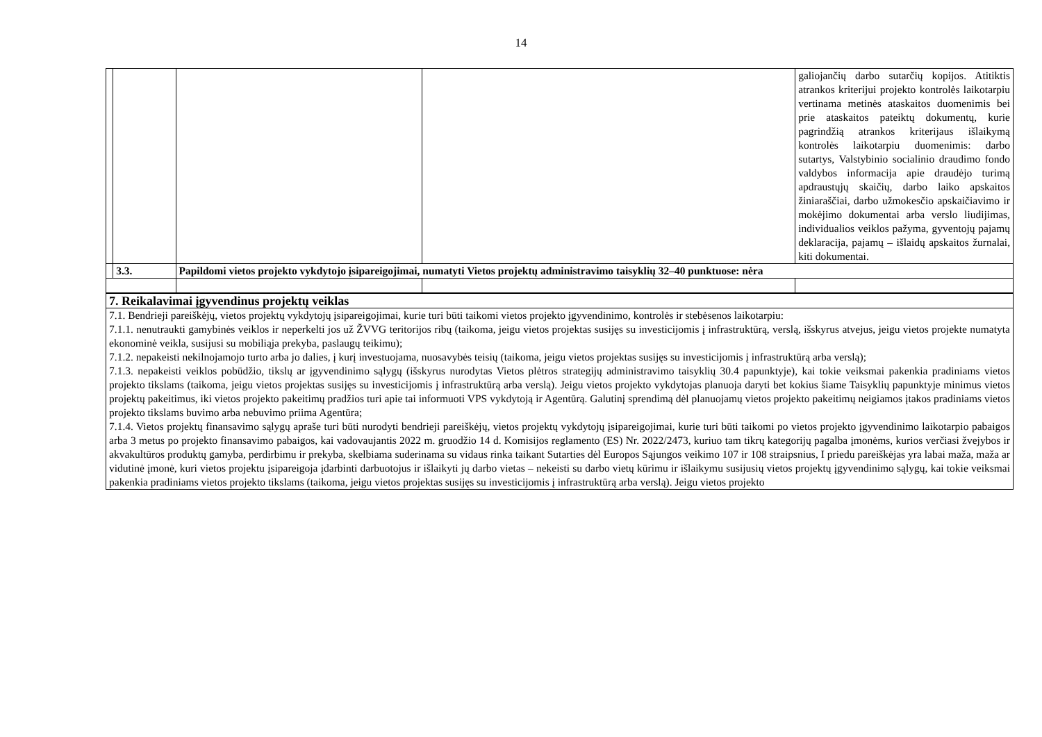14
| | | | | galiojančių darbo sutarčių kopijos. Atitiktis atrankos kriterijui projekto kontrolės laikotarpiu vertinama metinės ataskaitos duomenimis bei prie ataskaitos pateiktų dokumentų, kurie pagrindžią atrankos kriterijaus išlaikymą kontrolės laikotarpiu duomenimis: darbo sutartys, Valstybinio socialinio draudimo fondo valdybos informacija apie draudėjo turimą apdraustųjų skaičių, darbo laiko apskaitos žiniaraščiai, darbo užmokesčio apskaičiavimo ir mokėjimo dokumentai arba verslo liudijimas, individualios veiklos pažyma, gyventojų pajamų deklaracija, pajamų – išlaidų apskaitos žurnalai, kiti dokumentai. |
| | 3.3. | Papildomi vietos projekto vykdytojo įsipareigojimai, numatyti Vietos projektų administravimo taisyklių 32–40 punktuose: nėra | | |
| 7. Reikalavimai įgyvendinus projektų veiklas |
| 7.1. Bendrieji pareiškėjų, vietos projektų vykdytojų įsipareigojimai, kurie turi būti taikomi vietos projekto įgyvendinimo, kontrolės ir stebėsenos laikotarpiu: 7.1.1. nenutraukti gamybinės veiklos ir neperkelti jos už ŽVVG teritorijos ribų (taikoma, jeigu vietos projektas susijęs su investicijomis į infrastruktūrą, verslą, išskyrus atvejus, jeigu vietos projekte numatyta ekonominė veikla, susijusi su mobiliąja prekyba, paslaugų teikimu); 7.1.2. nepakeisti nekilnojamojo turto arba jo dalies, į kurį investuojama, nuosavybės teisių (taikoma, jeigu vietos projektas susijęs su investicijomis į infrastruktūrą arba verslą); 7.1.3. nepakeisti veiklos pobūdžio, tikslų ar įgyvendinimo sąlygų (išskyrus nurodytas Vietos plėtros strategijų administravimo taisyklių 30.4 papunktyje), kai tokie veiksmai pakenkia pradiniams vietos projekto tikslams (taikoma, jeigu vietos projektas susijęs su investicijomis į infrastruktūrą arba verslą). Jeigu vietos projekto vykdytojas planuoja daryti bet kokius šiame Taisyklių papunktyje minimus vietos projektų pakeitimus, iki vietos projekto pakeitimų pradžios turi apie tai informuoti VPS vykdytoją ir Agentūrą. Galutinį sprendimą dėl planuojamų vietos projekto pakeitimų neigiamos įtakos pradiniams vietos projekto tikslams buvimo arba nebuvimo priima Agentūra; 7.1.4. Vietos projektų finansavimo sąlygų apraše turi būti nurodyti bendrieji pareiškėjų, vietos projektų vykdytojų įsipareigojimai, kurie turi būti taikomi po vietos projekto įgyvendinimo laikotarpio pabaigos arba 3 metus po projekto finansavimo pabaigos, kai vadovaujantis 2022 m. gruodžio 14 d. Komisijos reglamento (ES) Nr. 2022/2473, kuriuo tam tikrų kategorijų pagalba įmonėms, kurios verčiasi žvejybos ir akvakultūros produktų gamyba, perdirbimu ir prekyba, skelbiama suderinama su vidaus rinka taikant Sutarties dėl Europos Sąjungos veikimo 107 ir 108 straipsnius, I priedu pareiškėjas yra labai maža, maža ar vidutinė įmonė, kuri vietos projektu įsipareigoja įdarbinti darbuotojus ir išlaikyti jų darbo vietas – nekeisti su darbo vietų kūrimu ir išlaikymu susijusių vietos projektų įgyvendinimo sąlygų, kai tokie veiksmai pakenkia pradiniams vietos projekto tikslams (taikoma, jeigu vietos projektas susijęs su investicijomis į infrastruktūrą arba verslą). Jeigu vietos projekto |